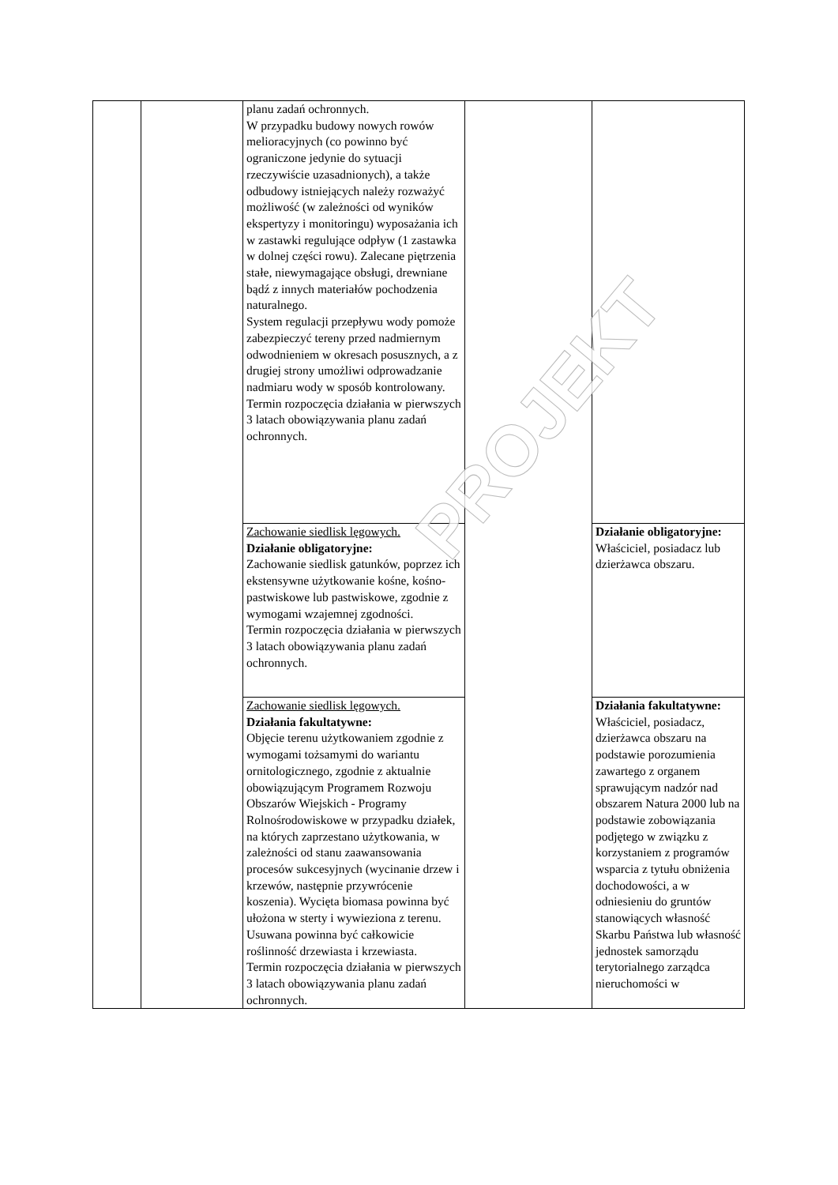| | | planu zadań ochronnych. W przypadku budowy nowych rowów melioracyjnych (co powinno być ograniczone jedynie do sytuacji rzeczywiście uzasadnionych), a także odbudowy istniejących należy rozważyć możliwość (w zależności od wyników ekspertyzy i monitoringu) wyposażania ich w zastawki regulujące odpływ (1 zastawka w dolnej części rowu). Zalecane piętrzenia stałe, niewymagające obsługi, drewniane bądź z innych materiałów pochodzenia naturalnego. System regulacji przepływu wody pomoże zabezpieczyć tereny przed nadmiernym odwodnieniem w okresach posusznych, a z drugiej strony umożliwi odprowadzanie nadmiaru wody w sposób kontrolowany. Termin rozpoczęcia działania w pierwszych 3 latach obowiązywania planu zadań ochronnych. | | |
| | | Zachowanie siedlisk lęgowych. Działanie obligatoryjne: Zachowanie siedlisk gatunków, poprzez ich ekstensywne użytkowanie kośne, kośno-pastwiskowe lub pastwiskowe, zgodnie z wymogami wzajemnej zgodności. Termin rozpoczęcia działania w pierwszych 3 latach obowiązywania planu zadań ochronnych. | | Działanie obligatoryjne: Właściciel, posiadacz lub dzierżawca obszaru. |
| | | Zachowanie siedlisk lęgowych. Działania fakultatywne: Objęcie terenu użytkowaniem zgodnie z wymogami tożsamymi do wariantu ornitologicznego, zgodnie z aktualnie obowiązującym Programem Rozwoju Obszarów Wiejskich - Programy Rolnośrodowiskowe w przypadku działek, na których zaprzestano użytkowania, w zależności od stanu zaawansowania procesów sukcesyjnych (wycinanie drzew i krzewów, następnie przywrócenie koszenia). Wycięta biomasa powinna być ułożona w sterty i wywieziona z terenu. Usuwana powinna być całkowicie roślinność drzewiasta i krzewiasta. Termin rozpoczęcia działania w pierwszych 3 latach obowiązywania planu zadań ochronnych. | | Działania fakultatywne: Właściciel, posiadacz, dzierżawca obszaru na podstawie porozumienia zawartego z organem sprawującym nadzór nad obszarem Natura 2000 lub na podstawie zobowiązania podjętego w związku z korzystaniem z programów wsparcia z tytułu obniżenia dochodowości, a w odniesieniu do gruntów stanowiących własność Skarbu Państwa lub własność jednostek samorządu terytorialnego zarządca nieruchomości w |
PROJEKT